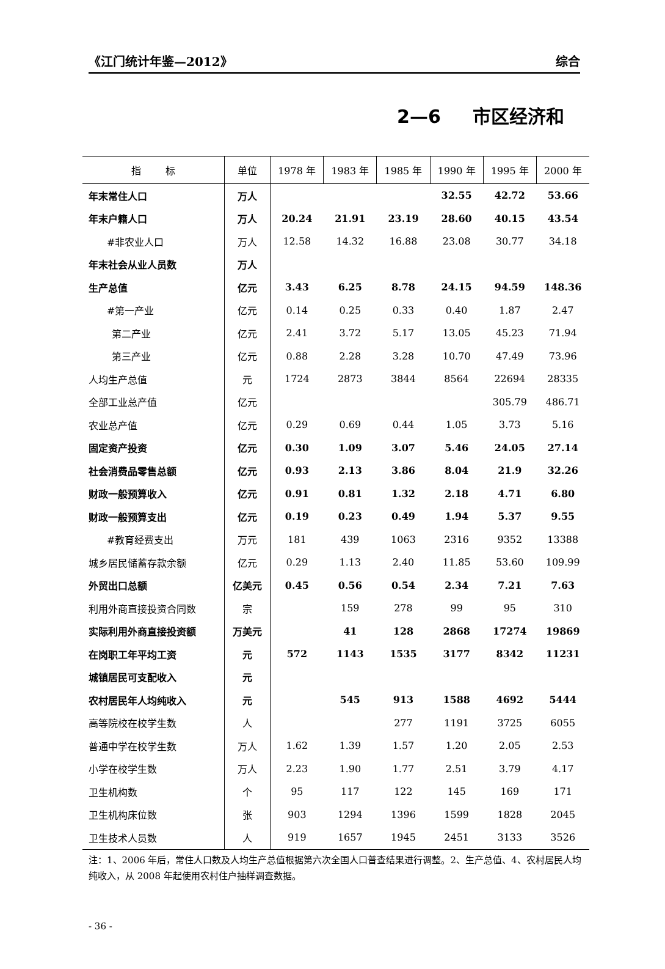《江门统计年鉴—2012》 综合
2—6 市区经济和
| 指 标 | 单位 | 1978 年 | 1983 年 | 1985 年 | 1990 年 | 1995 年 | 2000 年 |
| --- | --- | --- | --- | --- | --- | --- | --- |
| 年末常住人口 | 万人 | | | | 32.55 | 42.72 | 53.66 |
| 年末户籍人口 | 万人 | 20.24 | 21.91 | 23.19 | 28.60 | 40.15 | 43.54 |
| #非农业人口 | 万人 | 12.58 | 14.32 | 16.88 | 23.08 | 30.77 | 34.18 |
| 年末社会从业人员数 | 万人 | | | | | | |
| 生产总值 | 亿元 | 3.43 | 6.25 | 8.78 | 24.15 | 94.59 | 148.36 |
| #第一产业 | 亿元 | 0.14 | 0.25 | 0.33 | 0.40 | 1.87 | 2.47 |
| 第二产业 | 亿元 | 2.41 | 3.72 | 5.17 | 13.05 | 45.23 | 71.94 |
| 第三产业 | 亿元 | 0.88 | 2.28 | 3.28 | 10.70 | 47.49 | 73.96 |
| 人均生产总值 | 元 | 1724 | 2873 | 3844 | 8564 | 22694 | 28335 |
| 全部工业总产值 | 亿元 | | | | | 305.79 | 486.71 |
| 农业总产值 | 亿元 | 0.29 | 0.69 | 0.44 | 1.05 | 3.73 | 5.16 |
| 固定资产投资 | 亿元 | 0.30 | 1.09 | 3.07 | 5.46 | 24.05 | 27.14 |
| 社会消费品零售总额 | 亿元 | 0.93 | 2.13 | 3.86 | 8.04 | 21.9 | 32.26 |
| 财政一般预算收入 | 亿元 | 0.91 | 0.81 | 1.32 | 2.18 | 4.71 | 6.80 |
| 财政一般预算支出 | 亿元 | 0.19 | 0.23 | 0.49 | 1.94 | 5.37 | 9.55 |
| #教育经费支出 | 万元 | 181 | 439 | 1063 | 2316 | 9352 | 13388 |
| 城乡居民储蓄存款余额 | 亿元 | 0.29 | 1.13 | 2.40 | 11.85 | 53.60 | 109.99 |
| 外贸出口总额 | 亿美元 | 0.45 | 0.56 | 0.54 | 2.34 | 7.21 | 7.63 |
| 利用外商直接投资合同数 | 宗 | | 159 | 278 | 99 | 95 | 310 |
| 实际利用外商直接投资额 | 万美元 | | 41 | 128 | 2868 | 17274 | 19869 |
| 在岗职工年平均工资 | 元 | 572 | 1143 | 1535 | 3177 | 8342 | 11231 |
| 城镇居民可支配收入 | 元 | | | | | | |
| 农村居民年人均纯收入 | 元 | | 545 | 913 | 1588 | 4692 | 5444 |
| 高等院校在校学生数 | 人 | | | 277 | 1191 | 3725 | 6055 |
| 普通中学在校学生数 | 万人 | 1.62 | 1.39 | 1.57 | 1.20 | 2.05 | 2.53 |
| 小学在校学生数 | 万人 | 2.23 | 1.90 | 1.77 | 2.51 | 3.79 | 4.17 |
| 卫生机构数 | 个 | 95 | 117 | 122 | 145 | 169 | 171 |
| 卫生机构床位数 | 张 | 903 | 1294 | 1396 | 1599 | 1828 | 2045 |
| 卫生技术人员数 | 人 | 919 | 1657 | 1945 | 2451 | 3133 | 3526 |
注：1、2006 年后，常住人口数及人均生产总值根据第六次全国人口普查结果进行调整。2、生产总值、4、农村居民人均纯收入，从 2008 年起使用农村住户抽样调查数据。
- 36 -